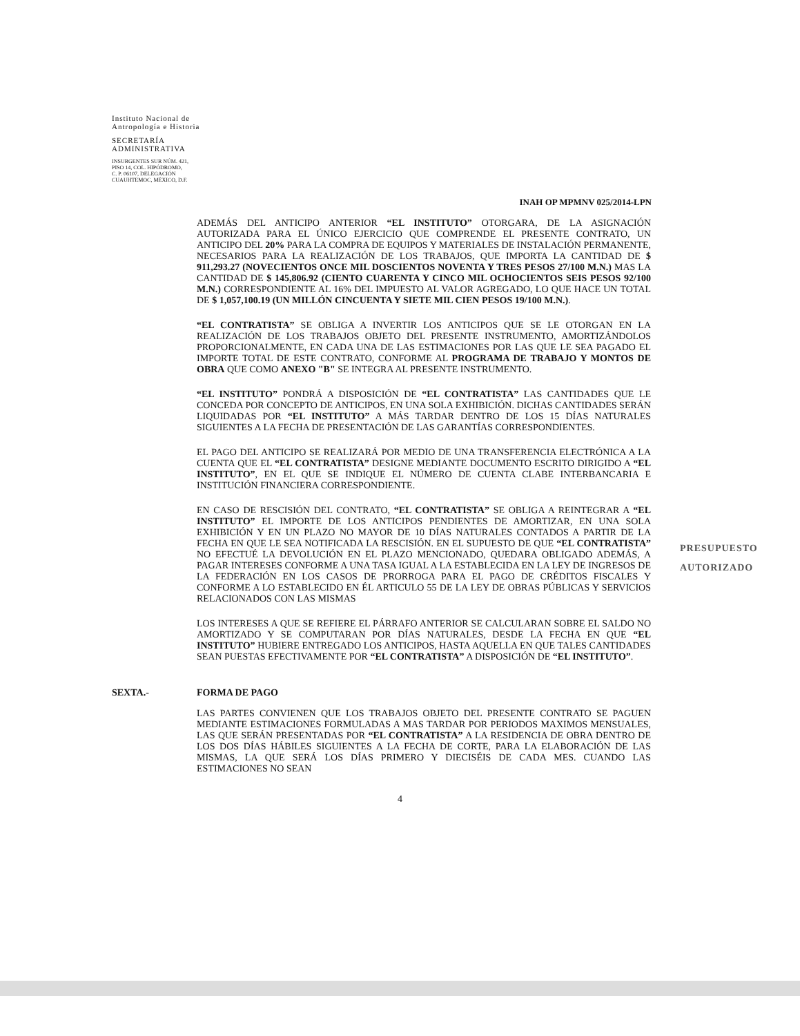Instituto Nacional de
Antropología e Historia
SECRETARÍA
ADMINISTRATIVA
INSURGENTES SUR NÚM. 421,
PISO 14, COL. HIPÓDROMO,
C. P. 06107, DELEGACIÓN
CUAUHTEMOC, MÉXICO, D.F.
INAH OP MPMNV 025/2014-LPN
ADEMÁS DEL ANTICIPO ANTERIOR “EL INSTITUTO” OTORGARA, DE LA ASIGNACIÓN AUTORIZADA PARA EL ÚNICO EJERCICIO QUE COMPRENDE EL PRESENTE CONTRATO, UN ANTICIPO DEL 20% PARA LA COMPRA DE EQUIPOS Y MATERIALES DE INSTALACIÓN PERMANENTE, NECESARIOS PARA LA REALIZACIÓN DE LOS TRABAJOS, QUE IMPORTA LA CANTIDAD DE $ 911,293.27 (NOVECIENTOS ONCE MIL DOSCIENTOS NOVENTA Y TRES PESOS 27/100 M.N.) MAS LA CANTIDAD DE $ 145,806.92 (CIENTO CUARENTA Y CINCO MIL OCHOCIENTOS SEIS PESOS 92/100 M.N.) CORRESPONDIENTE AL 16% DEL IMPUESTO AL VALOR AGREGADO, LO QUE HACE UN TOTAL DE $ 1,057,100.19 (UN MILLÓN CINCUENTA Y SIETE MIL CIEN PESOS 19/100 M.N.).
“EL CONTRATISTA” SE OBLIGA A INVERTIR LOS ANTICIPOS QUE SE LE OTORGAN EN LA REALIZACIÓN DE LOS TRABAJOS OBJETO DEL PRESENTE INSTRUMENTO, AMORTIZÁNDOLOS PROPORCIONALMENTE, EN CADA UNA DE LAS ESTIMACIONES POR LAS QUE LE SEA PAGADO EL IMPORTE TOTAL DE ESTE CONTRATO, CONFORME AL PROGRAMA DE TRABAJO Y MONTOS DE OBRA QUE COMO ANEXO "B" SE INTEGRA AL PRESENTE INSTRUMENTO.
“EL INSTITUTO” PONDRÁ A DISPOSICIÓN DE “EL CONTRATISTA” LAS CANTIDADES QUE LE CONCEDA POR CONCEPTO DE ANTICIPOS, EN UNA SOLA EXHIBICIÓN. DICHAS CANTIDADES SERÁN LIQUIDADAS POR “EL INSTITUTO” A MÁS TARDAR DENTRO DE LOS 15 DÍAS NATURALES SIGUIENTES A LA FECHA DE PRESENTACIÓN DE LAS GARANTÍAS CORRESPONDIENTES.
EL PAGO DEL ANTICIPO SE REALIZARÁ POR MEDIO DE UNA TRANSFERENCIA ELECTRÓNICA A LA CUENTA QUE EL “EL CONTRATISTA” DESIGNE MEDIANTE DOCUMENTO ESCRITO DIRIGIDO A “EL INSTITUTO”, EN EL QUE SE INDIQUE EL NÚMERO DE CUENTA CLABE INTERBANCARIA E INSTITUCIÓN FINANCIERA CORRESPONDIENTE.
EN CASO DE RESCISIÓN DEL CONTRATO, “EL CONTRATISTA” SE OBLIGA A REINTEGRAR A “EL INSTITUTO” EL IMPORTE DE LOS ANTICIPOS PENDIENTES DE AMORTIZAR, EN UNA SOLA EXHIBICIÓN Y EN UN PLAZO NO MAYOR DE 10 DÍAS NATURALES CONTADOS A PARTIR DE LA FECHA EN QUE LE SEA NOTIFICADA LA RESCISIÓN. EN EL SUPUESTO DE QUE “EL CONTRATISTA” NO EFECTUÉ LA DEVOLUCIÓN EN EL PLAZO MENCIONADO, QUEDARA OBLIGADO ADEMÁS, A PAGAR INTERESES CONFORME A UNA TASA IGUAL A LA ESTABLECIDA EN LA LEY DE INGRESOS DE LA FEDERACIÓN EN LOS CASOS DE PRORROGA PARA EL PAGO DE CRÉDITOS FISCALES Y CONFORME A LO ESTABLECIDO EN ÉL ARTICULO 55 DE LA LEY DE OBRAS PÚBLICAS Y SERVICIOS RELACIONADOS CON LAS MISMAS
LOS INTERESES A QUE SE REFIERE EL PÁRRAFO ANTERIOR SE CALCULARAN SOBRE EL SALDO NO AMORTIZADO Y SE COMPUTARAN POR DÍAS NATURALES, DESDE LA FECHA EN QUE “EL INSTITUTO” HUBIERE ENTREGADO LOS ANTICIPOS, HASTA AQUELLA EN QUE TALES CANTIDADES SEAN PUESTAS EFECTIVAMENTE POR “EL CONTRATISTA” A DISPOSICIÓN DE “EL INSTITUTO”.
SEXTA.- FORMA DE PAGO
LAS PARTES CONVIENEN QUE LOS TRABAJOS OBJETO DEL PRESENTE CONTRATO SE PAGUEN MEDIANTE ESTIMACIONES FORMULADAS A MAS TARDAR POR PERIODOS MAXIMOS MENSUALES, LAS QUE SERÁN PRESENTADAS POR “EL CONTRATISTA” A LA RESIDENCIA DE OBRA DENTRO DE LOS DOS DÍAS HÁBILES SIGUIENTES A LA FECHA DE CORTE, PARA LA ELABORACIÓN DE LAS MISMAS, LA QUE SERÁ LOS DÍAS PRIMERO Y DIECISÉIS DE CADA MES. CUANDO LAS ESTIMACIONES NO SEAN
4
PRESUPUESTO
AUTORIZADO